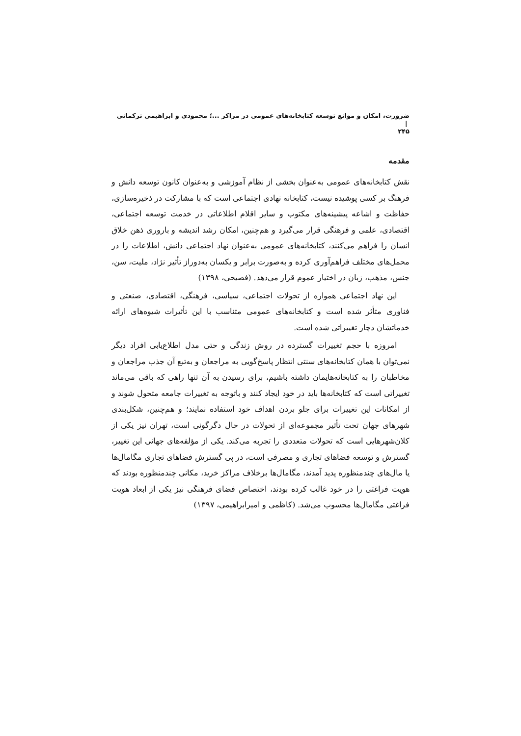ضرورت، امکان و موانع توسعه کتابخانه‌های عمومی در مراکز ...؛ محمودی و ابراهیمی ترکمانی |
۲۴۵
مقدمه
نقش کتابخانه‌های عمومی به‌عنوان بخشی از نظام آموزشی و به‌عنوان کانون توسعه دانش و فرهنگ بر کسی پوشیده نیست، کتابخانه نهادی اجتماعی است که با مشارکت در ذخیره‌سازی، حفاظت و اشاعه پیشینه‌های مکتوب و سایر اقلام اطلاعاتی در خدمت توسعه اجتماعی، اقتصادی، علمی و فرهنگی قرار می‌گیرد و هم‌چنین، امکان رشد اندیشه و باروری ذهن خلاق انسان را فراهم می‌کنند، کتابخانه‌های عمومی به‌عنوان نهاد اجتماعی دانش، اطلاعات را در محمل‌های مختلف فراهم‌آوری کرده و به‌صورت برابر و یکسان به‌دوراز تأثیر نژاد، ملیت، سن، جنس، مذهب، زبان در اختیار عموم قرار می‌دهد. (فصیحی، ۱۳۹۸)
این نهاد اجتماعی همواره از تحولات اجتماعی، سیاسی، فرهنگی، اقتصادی، صنعتی و فناوری متأثر شده است و کتابخانه‌های عمومی متناسب با این تأثیرات شیوه‌های ارائه خدماتشان دچار تغییراتی شده است.
امروزه با حجم تغییرات گسترده در روش زندگی و حتی مدل اطلاع‌یابی افراد دیگر نمی‌توان با همان کتابخانه‌های سنتی انتظار پاسخ‌گویی به مراجعان و به‌تبع آن جذب مراجعان و مخاطبان را به کتابخانه‌هایمان داشته باشیم، برای رسیدن به آن تنها راهی که باقی می‌ماند تغییراتی است که کتابخانه‌ها باید در خود ایجاد کنند و باتوجه به تغییرات جامعه متحول شوند و از امکانات این تغییرات برای جلو بردن اهداف خود استفاده نمایند؛ و هم‌چنین، شکل‌بندی شهرهای جهان تحت تأثیر مجموعه‌ای از تحولات در حال دگرگونی است، تهران نیز یکی از کلان‌شهرهایی است که تحولات متعددی را تجربه می‌کند. یکی از مؤلفه‌های جهانی این تغییر، گسترش و توسعه فضاهای تجاری و مصرفی است، در پی گسترش فضاهای تجاری مگامال‌ها یا مال‌های چندمنظوره پدید آمدند، مگامال‌ها برخلاف مراکز خرید، مکانی چندمنظوره بودند که هویت فراغتی را در خود غالب کرده بودند، اختصاص فضای فرهنگی نیز یکی از ابعاد هویت فراغتی مگامال‌ها محسوب می‌شد. (کاظمی و امیرابراهیمی، ۱۳۹۷)